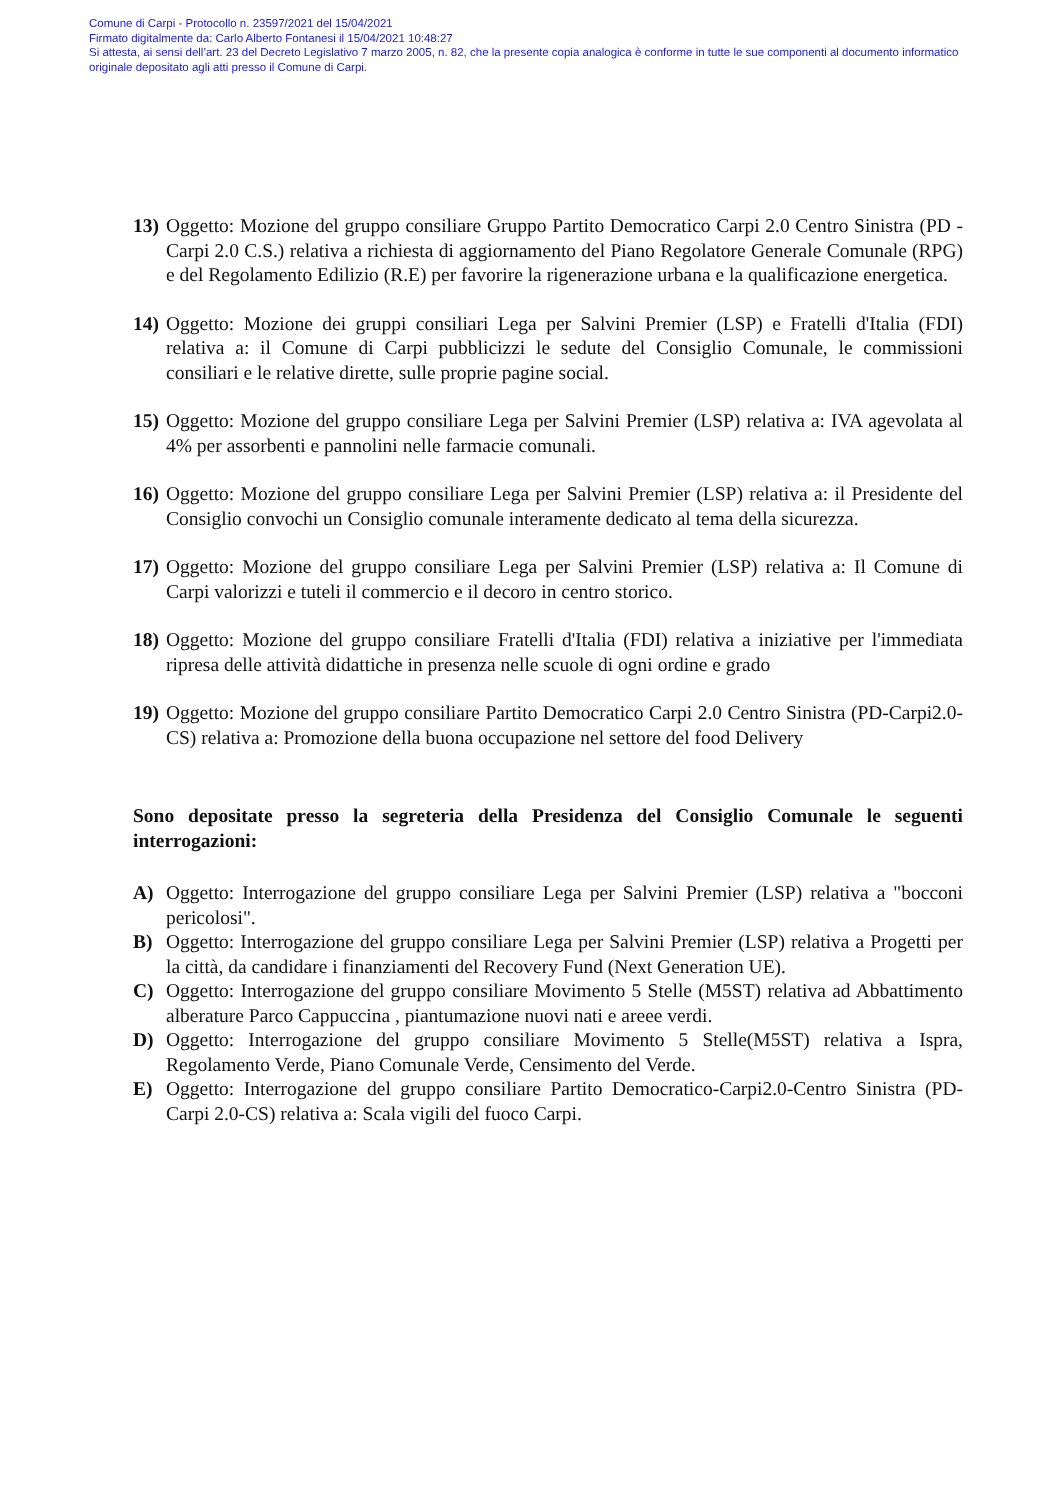Comune di Carpi - Protocollo n. 23597/2021 del 15/04/2021
Firmato digitalmente da: Carlo Alberto Fontanesi il 15/04/2021 10:48:27
Si attesta, ai sensi dell’art. 23 del Decreto Legislativo 7 marzo 2005, n. 82, che la presente copia analogica è conforme in tutte le sue componenti al documento informatico originale depositato agli atti presso il Comune di Carpi.
13) Oggetto: Mozione del gruppo consiliare Gruppo Partito Democratico Carpi 2.0 Centro Sinistra (PD - Carpi 2.0 C.S.) relativa a richiesta di aggiornamento del Piano Regolatore Generale Comunale (RPG) e del Regolamento Edilizio (R.E) per favorire la rigenerazione urbana e la qualificazione energetica.
14) Oggetto: Mozione dei gruppi consiliari Lega per Salvini Premier (LSP) e Fratelli d'Italia (FDI) relativa a: il Comune di Carpi pubblicizzi le sedute del Consiglio Comunale, le commissioni consiliari e le relative dirette, sulle proprie pagine social.
15) Oggetto: Mozione del gruppo consiliare Lega per Salvini Premier (LSP) relativa a: IVA agevolata al 4% per assorbenti e pannolini nelle farmacie comunali.
16) Oggetto: Mozione del gruppo consiliare Lega per Salvini Premier (LSP) relativa a: il Presidente del Consiglio convochi un Consiglio comunale interamente dedicato al tema della sicurezza.
17) Oggetto: Mozione del gruppo consiliare Lega per Salvini Premier (LSP) relativa a: Il Comune di Carpi valorizzi e tuteli il commercio e il decoro in centro storico.
18) Oggetto: Mozione del gruppo consiliare Fratelli d'Italia (FDI) relativa a iniziative per l'immediata ripresa delle attività didattiche in presenza nelle scuole di ogni ordine e grado
19) Oggetto: Mozione del gruppo consiliare Partito Democratico Carpi 2.0 Centro Sinistra (PD-Carpi2.0-CS) relativa a: Promozione della buona occupazione nel settore del food Delivery
Sono depositate presso la segreteria della Presidenza del Consiglio Comunale le seguenti interrogazioni:
A) Oggetto: Interrogazione del gruppo consiliare Lega per Salvini Premier (LSP) relativa a "bocconi pericolosi".
B) Oggetto: Interrogazione del gruppo consiliare Lega per Salvini Premier (LSP) relativa a Progetti per la città, da candidare i finanziamenti del Recovery Fund (Next Generation UE).
C) Oggetto: Interrogazione del gruppo consiliare Movimento 5 Stelle (M5ST) relativa ad Abbattimento alberature Parco Cappuccina , piantumazione nuovi nati e areee verdi.
D) Oggetto: Interrogazione del gruppo consiliare Movimento 5 Stelle(M5ST) relativa a Ispra, Regolamento Verde, Piano Comunale Verde, Censimento del Verde.
E) Oggetto: Interrogazione del gruppo consiliare Partito Democratico-Carpi2.0-Centro Sinistra (PD-Carpi 2.0-CS) relativa a: Scala vigili del fuoco Carpi.